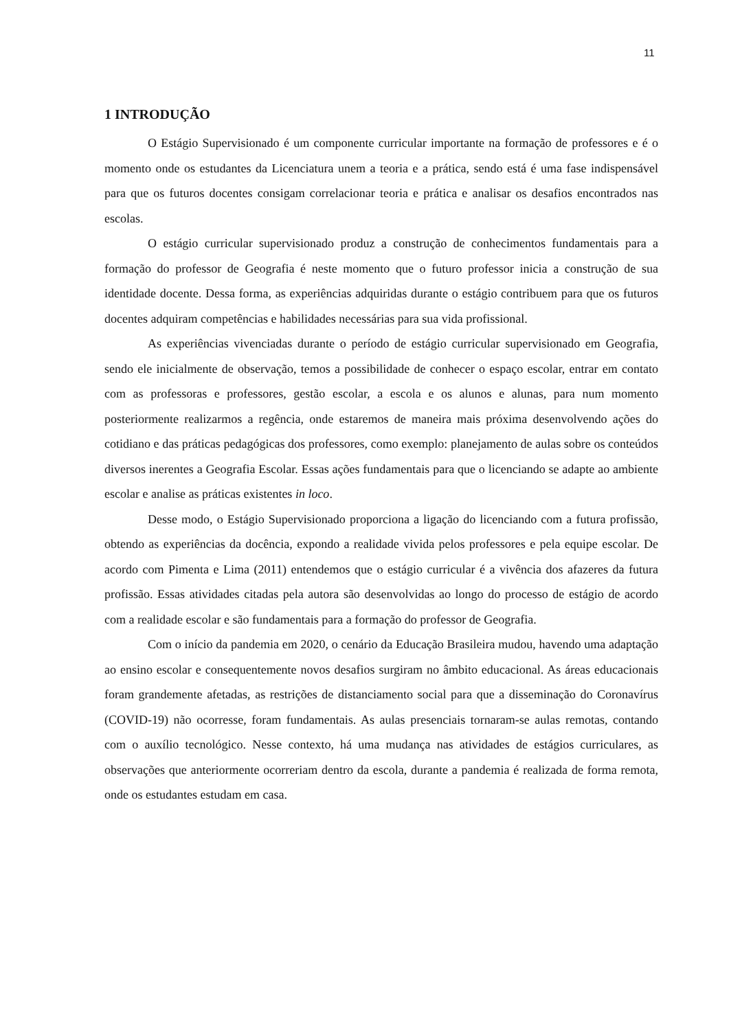11
1 INTRODUÇÃO
O Estágio Supervisionado é um componente curricular importante na formação de professores e é o momento onde os estudantes da Licenciatura unem a teoria e a prática, sendo está é uma fase indispensável para que os futuros docentes consigam correlacionar teoria e prática e analisar os desafios encontrados nas escolas.
O estágio curricular supervisionado produz a construção de conhecimentos fundamentais para a formação do professor de Geografia é neste momento que o futuro professor inicia a construção de sua identidade docente. Dessa forma, as experiências adquiridas durante o estágio contribuem para que os futuros docentes adquiram competências e habilidades necessárias para sua vida profissional.
As experiências vivenciadas durante o período de estágio curricular supervisionado em Geografia, sendo ele inicialmente de observação, temos a possibilidade de conhecer o espaço escolar, entrar em contato com as professoras e professores, gestão escolar, a escola e os alunos e alunas, para num momento posteriormente realizarmos a regência, onde estaremos de maneira mais próxima desenvolvendo ações do cotidiano e das práticas pedagógicas dos professores, como exemplo: planejamento de aulas sobre os conteúdos diversos inerentes a Geografia Escolar. Essas ações fundamentais para que o licenciando se adapte ao ambiente escolar e analise as práticas existentes in loco.
Desse modo, o Estágio Supervisionado proporciona a ligação do licenciando com a futura profissão, obtendo as experiências da docência, expondo a realidade vivida pelos professores e pela equipe escolar. De acordo com Pimenta e Lima (2011) entendemos que o estágio curricular é a vivência dos afazeres da futura profissão. Essas atividades citadas pela autora são desenvolvidas ao longo do processo de estágio de acordo com a realidade escolar e são fundamentais para a formação do professor de Geografia.
Com o início da pandemia em 2020, o cenário da Educação Brasileira mudou, havendo uma adaptação ao ensino escolar e consequentemente novos desafios surgiram no âmbito educacional. As áreas educacionais foram grandemente afetadas, as restrições de distanciamento social para que a disseminação do Coronavírus (COVID-19) não ocorresse, foram fundamentais. As aulas presenciais tornaram-se aulas remotas, contando com o auxílio tecnológico. Nesse contexto, há uma mudança nas atividades de estágios curriculares, as observações que anteriormente ocorreriam dentro da escola, durante a pandemia é realizada de forma remota, onde os estudantes estudam em casa.